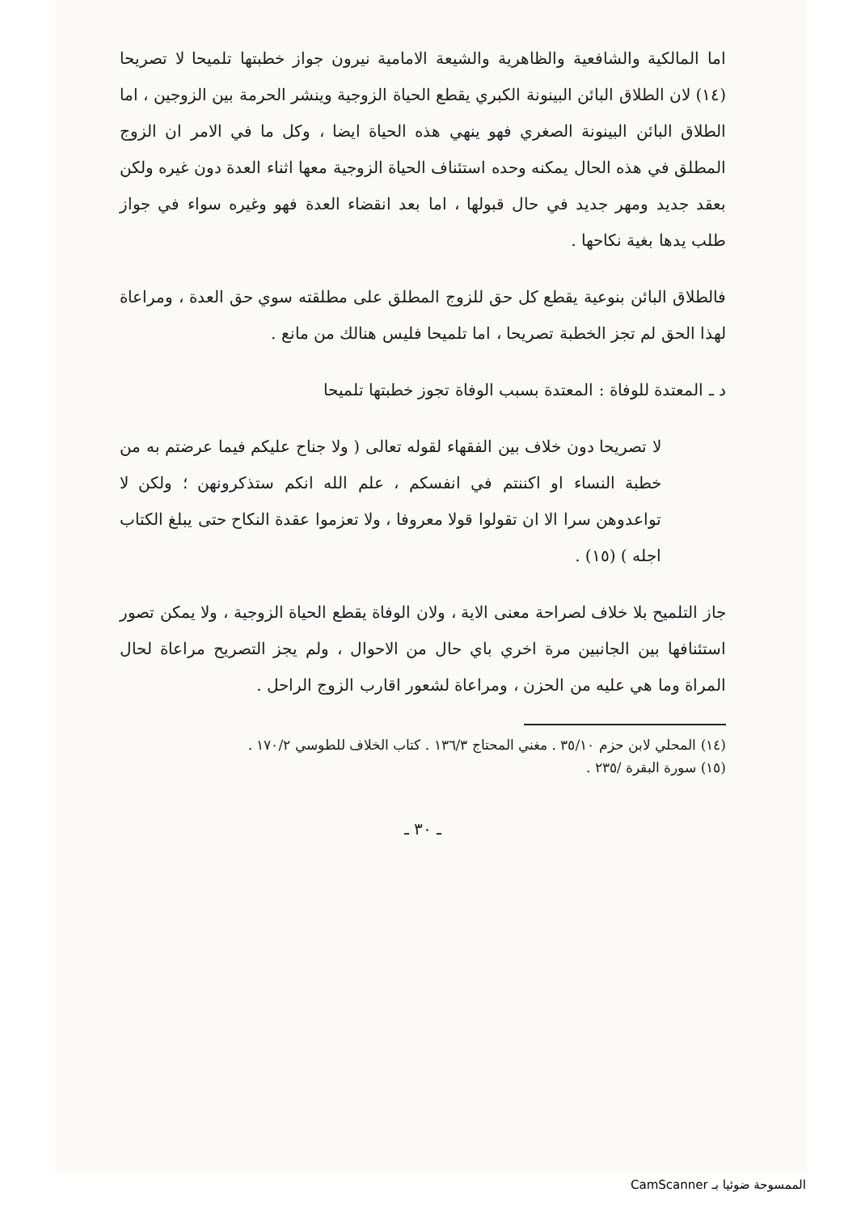اما المالكية والشافعية والظاهرية والشيعة الامامية نيرون جواز خطبتها تلميحا لا تصريحا (١٤) لان الطلاق البائن البينونة الكبري يقطع الحياة الزوجية وينشر الحرمة بين الزوجين ، اما الطلاق البائن البينونة الصغري فهو ينهي هذه الحياة ايضا ، وكل ما في الامر ان الزوج المطلق في هذه الحال يمكنه وحده استئناف الحياة الزوجية معها اثناء العدة دون غيره ولكن بعقد جديد ومهر جديد في حال قبولها ، اما بعد انقضاء العدة فهو وغيره سواء في جواز طلب يدها بغية نكاحها .
فالطلاق البائن بنوعية يقطع كل حق للزوج المطلق على مطلقته سوي حق العدة ، ومراعاة لهذا الحق لم تجز الخطبة تصريحا ، اما تلميحا فليس هنالك من مانع .
د ـ المعتدة للوفاة : المعتدة بسبب الوفاة تجوز خطبتها تلميحا
لا تصريحا دون خلاف بين الفقهاء لقوله تعالى ( ولا جناح عليكم فيما عرضتم به من خطبة النساء او اكننتم في انفسكم ، علم الله انكم ستذكرونهن ؛ ولكن لا تواعدوهن سرا الا ان تقولوا قولا معروفا ، ولا تعزموا عقدة النكاح حتى يبلغ الكتاب اجله ) (١٥) .
جاز التلميح بلا خلاف لصراحة معنى الاية ، ولان الوفاة يقطع الحياة الزوجية ، ولا يمكن تصور استئنافها بين الجانبين مرة اخري باي حال من الاحوال ، ولم يجز التصريح مراعاة لحال المراة وما هي عليه من الحزن ، ومراعاة لشعور اقارب الزوج الراحل .
(١٤) المحلي لابن حزم ٣٥/١٠ . مغني المحتاج ١٣٦/٣ . كتاب الخلاف للطوسي ١٧٠/٢ .
(١٥) سورة البقرة /٢٣٥ .
ـ ٣٠ ـ
الممسوحة ضوئيا بـ CamScanner